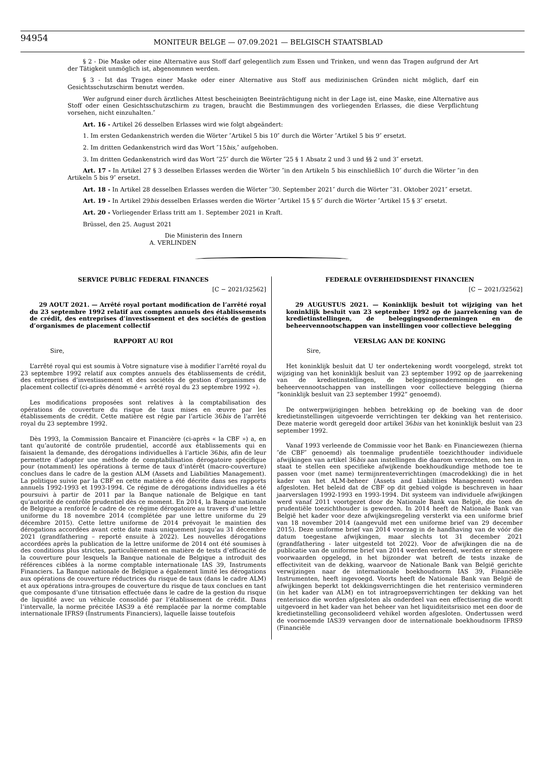94954
MONITEUR BELGE — 07.09.2021 — BELGISCH STAATSBLAD
§ 2 - Die Maske oder eine Alternative aus Stoff darf gelegentlich zum Essen und Trinken, und wenn das Tragen aufgrund der Art der Tätigkeit unmöglich ist, abgenommen werden.
§ 3 - Ist das Tragen einer Maske oder einer Alternative aus Stoff aus medizinischen Gründen nicht möglich, darf ein Gesichtsschutzschirm benutzt werden.
Wer aufgrund einer durch ärztliches Attest bescheinigten Beeinträchtigung nicht in der Lage ist, eine Maske, eine Alternative aus Stoff oder einen Gesichtsschutzschirm zu tragen, braucht die Bestimmungen des vorliegenden Erlasses, die diese Verpflichtung vorsehen, nicht einzuhalten.″
Art. 16 - Artikel 26 desselben Erlasses wird wie folgt abgeändert:
1. Im ersten Gedankenstrich werden die Wörter ″Artikel 5 bis 10″ durch die Wörter ″Artikel 5 bis 9″ ersetzt.
2. Im dritten Gedankenstrich wird das Wort ″15bis,″ aufgehoben.
3. Im dritten Gedankenstrich wird das Wort ″25″ durch die Wörter ″25 § 1 Absatz 2 und 3 und §§ 2 und 3″ ersetzt.
Art. 17 - In Artikel 27 § 3 desselben Erlasses werden die Wörter ″in den Artikeln 5 bis einschließlich 10″ durch die Wörter ″in den Artikeln 5 bis 9″ ersetzt.
Art. 18 - In Artikel 28 desselben Erlasses werden die Wörter ″30. September 2021″ durch die Wörter ″31. Oktober 2021″ ersetzt.
Art. 19 - In Artikel 29bis desselben Erlasses werden die Wörter ″Artikel 15 § 5″ durch die Wörter ″Artikel 15 § 3″ ersetzt.
Art. 20 - Vorliegender Erlass tritt am 1. September 2021 in Kraft.
Brüssel, den 25. August 2021
Die Ministerin des Innern
A. VERLINDEN
SERVICE PUBLIC FEDERAL FINANCES
[C − 2021/32562]
29 AOUT 2021. — Arrêté royal portant modification de l’arrêté royal du 23 septembre 1992 relatif aux comptes annuels des établissements de crédit, des entreprises d’investissement et des sociétés de gestion d’organismes de placement collectif
RAPPORT AU ROI
Sire,
L’arrêté royal qui est soumis à Votre signature vise à modifier l’arrêté royal du 23 septembre 1992 relatif aux comptes annuels des établissements de crédit, des entreprises d’investissement et des sociétés de gestion d’organismes de placement collectif (ci-après dénommé « arrêté royal du 23 septembre 1992 »).
Les modifications proposées sont relatives à la comptabilisation des opérations de couverture du risque de taux mises en œuvre par les établissements de crédit. Cette matière est régie par l’article 36bis de l’arrêté royal du 23 septembre 1992.
Dès 1993, la Commission Bancaire et Financière (ci-après « la CBF ») a, en tant qu’autorité de contrôle prudentiel, accordé aux établissements qui en faisaient la demande, des dérogations individuelles à l’article 36bis, afin de leur permettre d’adopter une méthode de comptabilisation dérogatoire spécifique pour (notamment) les opérations à terme de taux d’intérêt (macro-couverture) conclues dans le cadre de la gestion ALM (Assets and Liabilities Management). La politique suivie par la CBF en cette matière a été décrite dans ses rapports annuels 1992-1993 et 1993-1994. Ce régime de dérogations individuelles a été poursuivi à partir de 2011 par la Banque nationale de Belgique en tant qu’autorité de contrôle prudentiel dès ce moment. En 2014, la Banque nationale de Belgique a renforcé le cadre de ce régime dérogatoire au travers d’une lettre uniforme du 18 novembre 2014 (complétée par une lettre uniforme du 29 décembre 2015). Cette lettre uniforme de 2014 prévoyait le maintien des dérogations accordées avant cette date mais uniquement jusqu’au 31 décembre 2021 (grandfathering – reporté ensuite à 2022). Les nouvelles dérogations accordées après la publication de la lettre uniforme de 2014 ont été soumises à des conditions plus strictes, particulièrement en matière de tests d’efficacité de la couverture pour lesquels la Banque nationale de Belgique a introduit des références ciblées à la norme comptable internationale IAS 39, Instruments Financiers. La Banque nationale de Belgique a également limité les dérogations aux opérations de couverture réductrices du risque de taux (dans le cadre ALM) et aux opérations intra-groupes de couverture du risque de taux conclues en tant que composante d’une titrisation effectuée dans le cadre de la gestion du risque de liquidité avec un véhicule consolidé par l’établissement de crédit. Dans l’intervalle, la norme précitée IAS39 a été remplacée par la norme comptable internationale IFRS9 (Instruments Financiers), laquelle laisse toutefois
FEDERALE OVERHEIDSDIENST FINANCIEN
[C − 2021/32562]
29 AUGUSTUS 2021. — Koninklijk besluit tot wijziging van het koninklijk besluit van 23 september 1992 op de jaarrekening van de kredietinstellingen, de beleggingsondernemingen en de beheervennootschappen van instellingen voor collectieve belegging
VERSLAG AAN DE KONING
Sire,
Het koninklijk besluit dat U ter ondertekening wordt voorgelegd, strekt tot wijziging van het koninklijk besluit van 23 september 1992 op de jaarrekening van de kredietinstellingen, de beleggingsondernemingen en de beheervennootschappen van instellingen voor collectieve belegging (hierna “koninklijk besluit van 23 september 1992” genoemd).
De ontwerpwijzigingen hebben betrekking op de boeking van de door kredietinstellingen uitgevoerde verrichtingen ter dekking van het renterisico. Deze materie wordt geregeld door artikel 36bis van het koninklijk besluit van 23 september 1992.
Vanaf 1993 verleende de Commissie voor het Bank- en Financiewezen (hierna ″de CBF″ genoemd) als toenmalige prudentiële toezichthouder individuele afwijkingen van artikel 36bis aan instellingen die daarom verzochten, om hen in staat te stellen een specifieke afwijkende boekhoudkundige methode toe te passen voor (met name) termijnrenteverrichtingen (macrodekking) die in het kader van het ALM-beheer (Assets and Liabilities Management) worden afgesloten. Het beleid dat de CBF op dit gebied volgde is beschreven in haar jaarverslagen 1992-1993 en 1993-1994. Dit systeem van individuele afwijkingen werd vanaf 2011 voortgezet door de Nationale Bank van België, die toen de prudentiële toezichthouder is geworden. In 2014 heeft de Nationale Bank van België het kader voor deze afwijkingsregeling versterkt via een uniforme brief van 18 november 2014 (aangevuld met een uniforme brief van 29 december 2015). Deze uniforme brief van 2014 voorzag in de handhaving van de vóór die datum toegestane afwijkingen, maar slechts tot 31 december 2021 (grandfathering - later uitgesteld tot 2022). Voor de afwijkingen die na de publicatie van de uniforme brief van 2014 werden verleend, werden er strengere voorwaarden opgelegd, in het bijzonder wat betreft de tests inzake de effectiviteit van de dekking, waarvoor de Nationale Bank van België gerichte verwijzingen naar de internationale boekhoudnorm IAS 39, Financiële Instrumenten, heeft ingevoegd. Voorts heeft de Nationale Bank van België de afwijkingen beperkt tot dekkingsverrichtingen die het renterisico verminderen (in het kader van ALM) en tot intragroepsverrichtingen ter dekking van het renterisico die worden afgesloten als onderdeel van een effectisering die wordt uitgevoerd in het kader van het beheer van het liquiditeitsrisico met een door de kredietinstelling geconsolideerd vehikel worden afgesloten. Ondertussen werd de voornoemde IAS39 vervangen door de internationale boekhoudnorm IFRS9 (Financiële